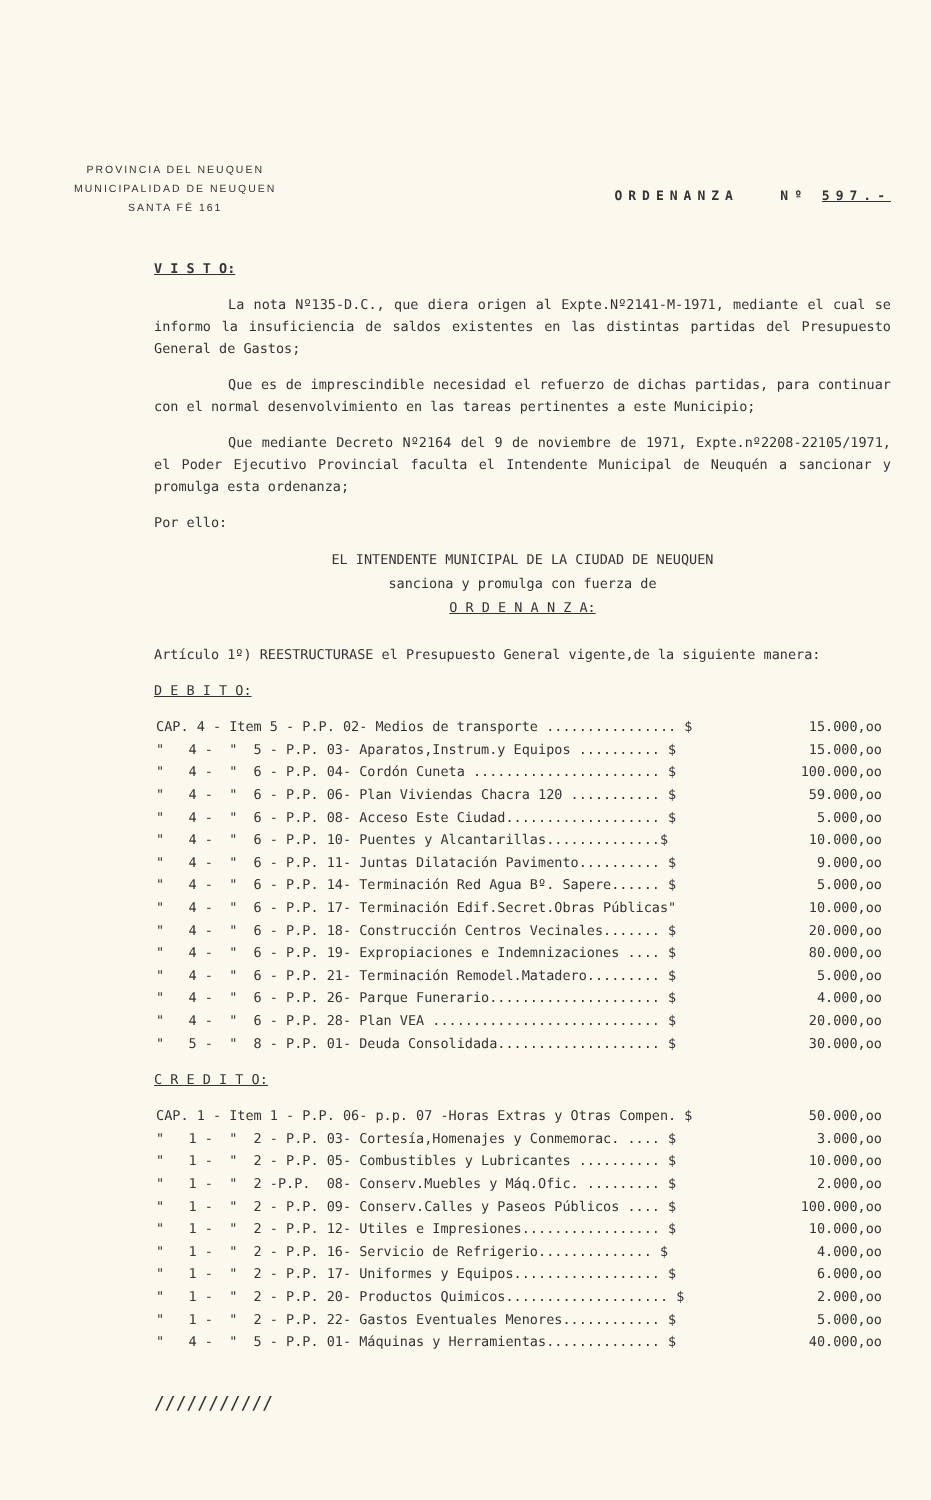PROVINCIA DEL NEUQUEN
MUNICIPALIDAD DE NEUQUEN
SANTA FÉ 161
ORDENANZA Nº 597.-
V I S T O:
La nota Nº135-D.C., que diera origen al Expte.Nº2141-M-1971, mediante el cual se informo la insuficiencia de saldos existentes en las distintas partidas del Presupuesto General de Gastos;
Que es de imprescindible necesidad el refuerzo de dichas partidas, para continuar con el normal desenvolvimiento en las tareas pertinentes a este Municipio;
Que mediante Decreto Nº2164 del 9 de noviembre de 1971, Expte.nº2208-22105/1971, el Poder Ejecutivo Provincial faculta el Intendente Municipal de Neuquén a sancionar y promulga esta ordenanza;
Por ello:
EL INTENDENTE MUNICIPAL DE LA CIUDAD DE NEUQUEN
sanciona y promulga con fuerza de
O R D E N A N Z A:
Artículo 1º) REESTRUCTURASE el Presupuesto General vigente,de la siguiente manera:
D E B I T O:
| CAP. 4 - Item 5 - P.P. 02- Medios de transporte ................ $ | 15.000,oo |
| " 4 - " 5 - P.P. 03- Aparatos,Instrum.y Equipos .......... $ | 15.000,oo |
| " 4 - " 6 - P.P. 04- Cordón Cuneta ....................... $ | 100.000,oo |
| " 4 - " 6 - P.P. 06- Plan Viviendas Chacra 120 ........... $ | 59.000,oo |
| " 4 - " 6 - P.P. 08- Acceso Este Ciudad................... $ | 5.000,oo |
| " 4 - " 6 - P.P. 10- Puentes y Alcantarillas..............$ | 10.000,oo |
| " 4 - " 6 - P.P. 11- Juntas Dilatación Pavimento.......... $ | 9.000,oo |
| " 4 - " 6 - P.P. 14- Terminación Red Agua Bº. Sapere...... $ | 5.000,oo |
| " 4 - " 6 - P.P. 17- Terminación Edif.Secret.Obras Públicas" | 10.000,oo |
| " 4 - " 6 - P.P. 18- Construcción Centros Vecinales....... $ | 20.000,oo |
| " 4 - " 6 - P.P. 19- Expropiaciones e Indemnizaciones .... $ | 80.000,oo |
| " 4 - " 6 - P.P. 21- Terminación Remodel.Matadero......... $ | 5.000,oo |
| " 4 - " 6 - P.P. 26- Parque Funerario..................... $ | 4.000,oo |
| " 4 - " 6 - P.P. 28- Plan VEA ............................ $ | 20.000,oo |
| " 5 - " 8 - P.P. 01- Deuda Consolidada.................... $ | 30.000,oo |
C R E D I T O:
| CAP. 1 - Item 1 - P.P. 06- p.p. 07 -Horas Extras y Otras Compen. $ | 50.000,oo |
| " 1 - " 2 - P.P. 03- Cortesía,Homenajes y Conmemorac. .... $ | 3.000,oo |
| " 1 - " 2 - P.P. 05- Combustibles y Lubricantes .......... $ | 10.000,oo |
| " 1 - " 2 -P.P. 08- Conserv.Muebles y Máq.Ofic. ......... $ | 2.000,oo |
| " 1 - " 2 - P.P. 09- Conserv.Calles y Paseos Públicos .... $ | 100.000,oo |
| " 1 - " 2 - P.P. 12- Utiles e Impresiones................. $ | 10.000,oo |
| " 1 - " 2 - P.P. 16- Servicio de Refrigerio.............. $ | 4.000,oo |
| " 1 - " 2 - P.P. 17- Uniformes y Equipos.................. $ | 6.000,oo |
| " 1 - " 2 - P.P. 20- Productos Quimicos.................... $ | 2.000,oo |
| " 1 - " 2 - P.P. 22- Gastos Eventuales Menores............ $ | 5.000,oo |
| " 4 - " 5 - P.P. 01- Máquinas y Herramientas.............. $ | 40.000,oo |
///////////